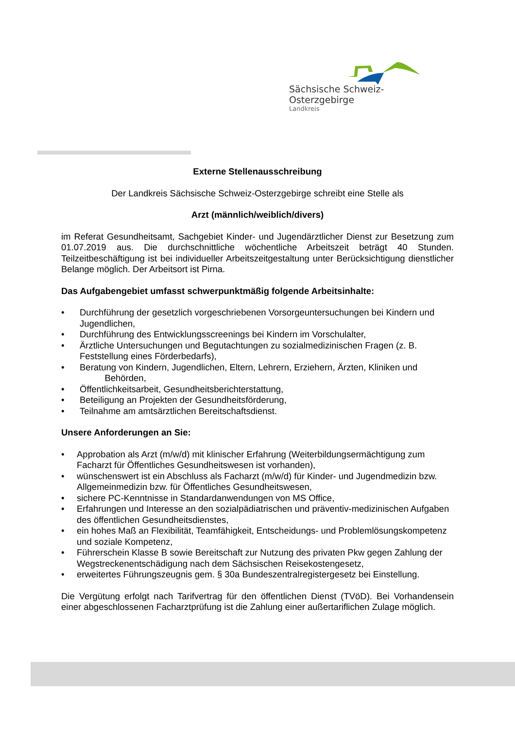Sächsische Schweiz-Osterzgebirge
Landkreis
Externe Stellenausschreibung
Der Landkreis Sächsische Schweiz-Osterzgebirge schreibt eine Stelle als
Arzt (männlich/weiblich/divers)
im Referat Gesundheitsamt, Sachgebiet Kinder- und Jugendärztlicher Dienst zur Besetzung zum 01.07.2019 aus. Die durchschnittliche wöchentliche Arbeitszeit beträgt 40 Stunden. Teilzeitbeschäftigung ist bei individueller Arbeitszeitgestaltung unter Berücksichtigung dienstlicher Belange möglich. Der Arbeitsort ist Pirna.
Das Aufgabengebiet umfasst schwerpunktmäßig folgende Arbeitsinhalte:
• Durchführung der gesetzlich vorgeschriebenen Vorsorgeuntersuchungen bei Kindern und Jugendlichen,
• Durchführung des Entwicklungsscreenings bei Kindern im Vorschulalter,
• Ärztliche Untersuchungen und Begutachtungen zu sozialmedizinischen Fragen (z. B. Feststellung eines Förderbedarfs),
• Beratung von Kindern, Jugendlichen, Eltern, Lehrern, Erziehern, Ärzten, Kliniken und
Behörden,
• Öffentlichkeitsarbeit, Gesundheitsberichterstattung,
• Beteiligung an Projekten der Gesundheitsförderung,
• Teilnahme am amtsärztlichen Bereitschaftsdienst.
Unsere Anforderungen an Sie:
• Approbation als Arzt (m/w/d) mit klinischer Erfahrung (Weiterbildungsermächtigung zum Facharzt für Öffentliches Gesundheitswesen ist vorhanden),
• wünschenswert ist ein Abschluss als Facharzt (m/w/d) für Kinder- und Jugendmedizin bzw. Allgemeinmedizin bzw. für Öffentliches Gesundheitswesen,
• sichere PC-Kenntnisse in Standardanwendungen von MS Office,
• Erfahrungen und Interesse an den sozialpädiatrischen und präventiv-medizinischen Aufgaben des öffentlichen Gesundheitsdienstes,
• ein hohes Maß an Flexibilität, Teamfähigkeit, Entscheidungs- und Problemlösungskompetenz und soziale Kompetenz,
• Führerschein Klasse B sowie Bereitschaft zur Nutzung des privaten Pkw gegen Zahlung der Wegstreckenentschädigung nach dem Sächsischen Reisekostengesetz,
• erweitertes Führungszeugnis gem. § 30a Bundeszentralregistergesetz bei Einstellung.
Die Vergütung erfolgt nach Tarifvertrag für den öffentlichen Dienst (TVöD). Bei Vorhandensein einer abgeschlossenen Facharztprüfung ist die Zahlung einer außertariflichen Zulage möglich.